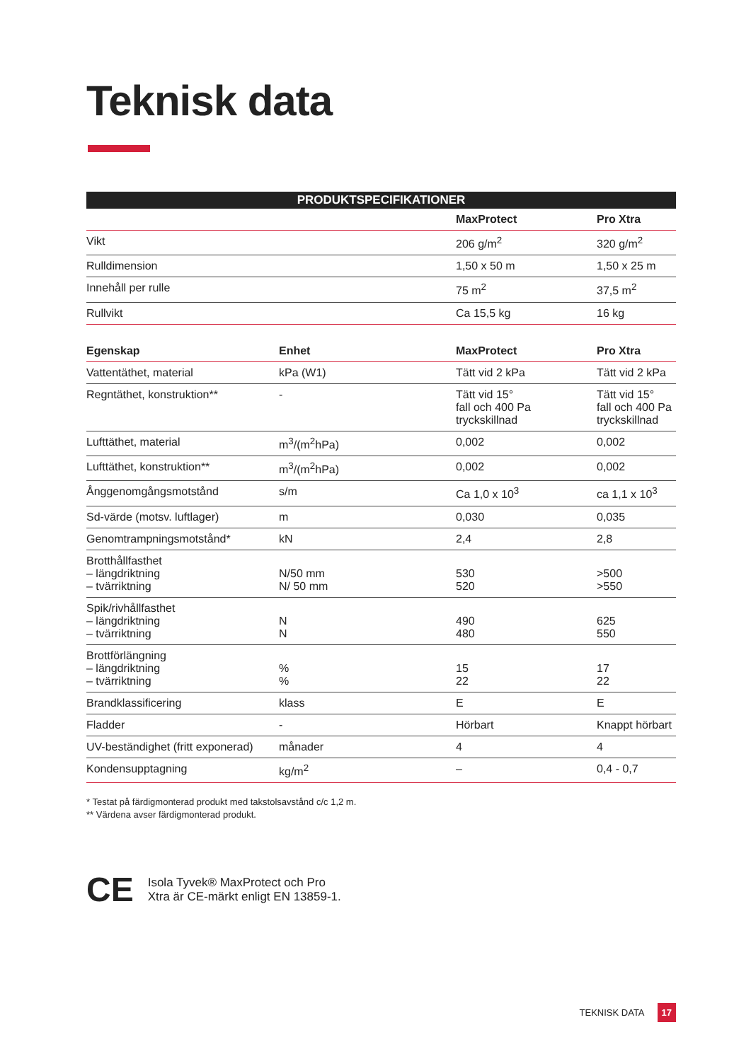Teknisk data
| PRODUKTSPECIFIKATIONER | | | |
| | | MaxProtect | Pro Xtra |
| Vikt | | 206 g/m<sup>2</sup> | 320 g/m<sup>2</sup> |
| Rulldimension | | 1,50 x 50 m | 1,50 x 25 m |
| Innehåll per rulle | | 75 m<sup>2</sup> | 37,5 m<sup>2</sup> |
| Rullvikt | | Ca 15,5 kg | 16 kg |
| Egenskap | Enhet | MaxProtect | Pro Xtra |
| --- | --- | --- | --- |
| Vattentäthet, material | kPa (W1) | Tätt vid 2 kPa | Tätt vid 2 kPa |
| Regntäthet, konstruktion** | - | Tätt vid 15° fall och 400 Pa tryckskillnad | Tätt vid 15° fall och 400 Pa tryckskillnad |
| Lufttäthet, material | m<sup>3</sup>/(m<sup>2</sup>hPa) | 0,002 | 0,002 |
| Lufttäthet, konstruktion** | m<sup>3</sup>/(m<sup>2</sup>hPa) | 0,002 | 0,002 |
| Ånggenomgångsmotstånd | s/m | Ca 1,0 x 10<sup>3</sup> | ca 1,1 x 10<sup>3</sup> |
| Sd-värde (motsv. luftlager) | m | 0,030 | 0,035 |
| Genomtrampningsmotstånd* | kN | 2,4 | 2,8 |
| Brotthållfasthet – längdriktning – tvärriktning | N/50 mm N/ 50 mm | 530 520 | >500 >550 |
| Spik/rivhållfasthet – längdriktning – tvärriktning | N N | 490 480 | 625 550 |
| Brottförlängning – längdriktning – tvärriktning | % % | 15 22 | 17 22 |
| Brandklassificering | klass | E | E |
| Fladder | - | Hörbart | Knappt hörbart |
| UV-beständighet (fritt exponerad) | månader | 4 | 4 |
| Kondensupptagning | kg/m<sup>2</sup> | – | 0,4 - 0,7 |
* Testat på färdigmonterad produkt med takstolsavstånd c/c 1,2 m.
** Värdena avser färdigmonterad produkt.
CE
Isola Tyvek® MaxProtect och Pro
Xtra är CE-märkt enligt EN 13859-1.
TEKNISK DATA 17